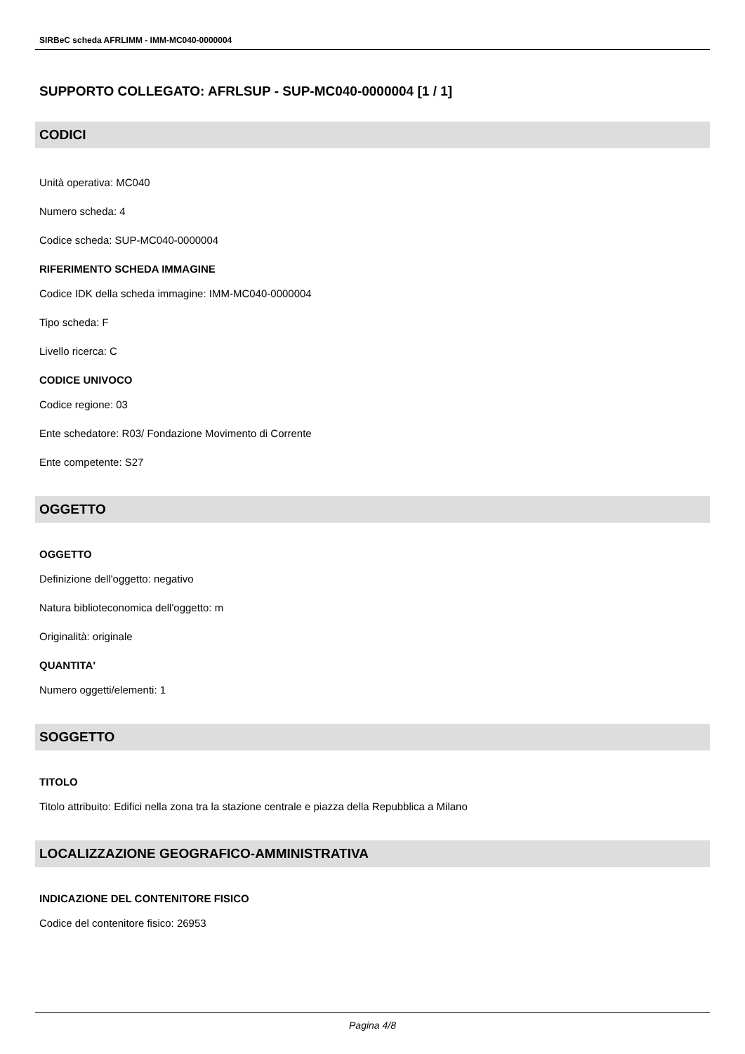SIRBeC scheda AFRLIMM - IMM-MC040-0000004
SUPPORTO COLLEGATO: AFRLSUP - SUP-MC040-0000004 [1 / 1]
CODICI
Unità operativa: MC040
Numero scheda: 4
Codice scheda: SUP-MC040-0000004
RIFERIMENTO SCHEDA IMMAGINE
Codice IDK della scheda immagine: IMM-MC040-0000004
Tipo scheda: F
Livello ricerca: C
CODICE UNIVOCO
Codice regione: 03
Ente schedatore: R03/ Fondazione Movimento di Corrente
Ente competente: S27
OGGETTO
OGGETTO
Definizione dell'oggetto: negativo
Natura biblioteconomica dell'oggetto: m
Originalità: originale
QUANTITA'
Numero oggetti/elementi: 1
SOGGETTO
TITOLO
Titolo attribuito: Edifici nella zona tra la stazione centrale e piazza della Repubblica a Milano
LOCALIZZAZIONE GEOGRAFICO-AMMINISTRATIVA
INDICAZIONE DEL CONTENITORE FISICO
Codice del contenitore fisico: 26953
Pagina 4/8